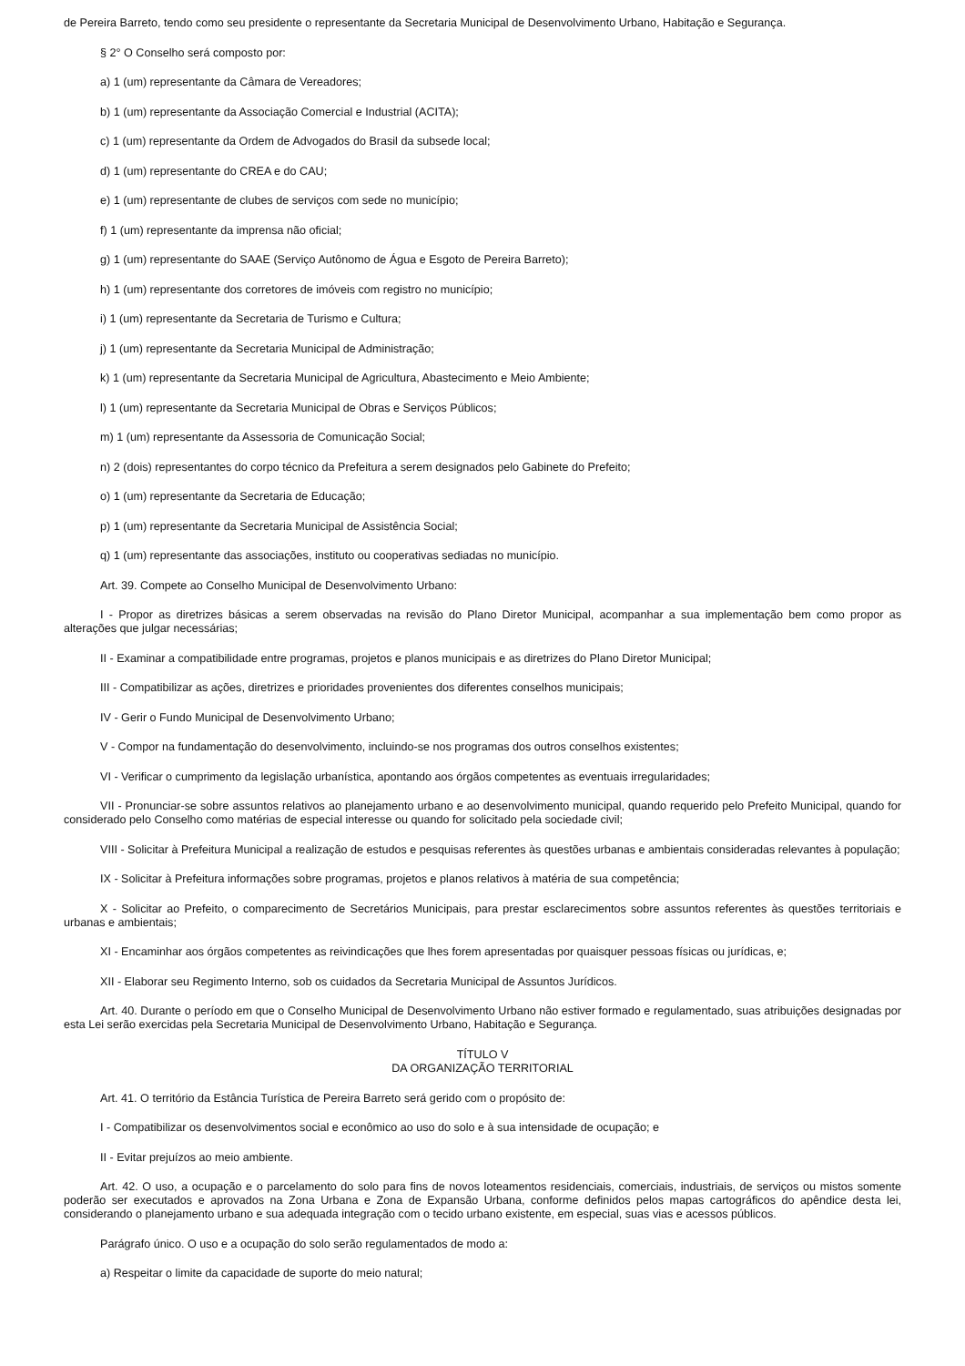de Pereira Barreto, tendo como seu presidente o representante da Secretaria Municipal de Desenvolvimento Urbano, Habitação e Segurança.
§ 2° O Conselho será composto por:
a) 1 (um) representante da Câmara de Vereadores;
b) 1 (um) representante da Associação Comercial e Industrial (ACITA);
c) 1 (um) representante da Ordem de Advogados do Brasil da subsede local;
d) 1 (um) representante do CREA e do CAU;
e) 1 (um) representante de clubes de serviços com sede no município;
f) 1 (um) representante da imprensa não oficial;
g) 1 (um) representante do SAAE (Serviço Autônomo de Água e Esgoto de Pereira Barreto);
h) 1 (um) representante dos corretores de imóveis com registro no município;
i) 1 (um) representante da Secretaria de Turismo e Cultura;
j) 1 (um) representante da Secretaria Municipal de Administração;
k) 1 (um) representante da Secretaria Municipal de Agricultura, Abastecimento e Meio Ambiente;
l) 1 (um) representante da Secretaria Municipal de Obras e Serviços Públicos;
m) 1 (um) representante da Assessoria de Comunicação Social;
n) 2 (dois) representantes do corpo técnico da Prefeitura a serem designados pelo Gabinete do Prefeito;
o) 1 (um) representante da Secretaria de Educação;
p) 1 (um) representante da Secretaria Municipal de Assistência Social;
q) 1 (um) representante das associações, instituto ou cooperativas sediadas no município.
Art. 39. Compete ao Conselho Municipal de Desenvolvimento Urbano:
I - Propor as diretrizes básicas a serem observadas na revisão do Plano Diretor Municipal, acompanhar a sua implementação bem como propor as alterações que julgar necessárias;
II - Examinar a compatibilidade entre programas, projetos e planos municipais e as diretrizes do Plano Diretor Municipal;
III - Compatibilizar as ações, diretrizes e prioridades provenientes dos diferentes conselhos municipais;
IV - Gerir o Fundo Municipal de Desenvolvimento Urbano;
V - Compor na fundamentação do desenvolvimento, incluindo-se nos programas dos outros conselhos existentes;
VI - Verificar o cumprimento da legislação urbanística, apontando aos órgãos competentes as eventuais irregularidades;
VII - Pronunciar-se sobre assuntos relativos ao planejamento urbano e ao desenvolvimento municipal, quando requerido pelo Prefeito Municipal, quando for considerado pelo Conselho como matérias de especial interesse ou quando for solicitado pela sociedade civil;
VIII - Solicitar à Prefeitura Municipal a realização de estudos e pesquisas referentes às questões urbanas e ambientais consideradas relevantes à população;
IX - Solicitar à Prefeitura informações sobre programas, projetos e planos relativos à matéria de sua competência;
X - Solicitar ao Prefeito, o comparecimento de Secretários Municipais, para prestar esclarecimentos sobre assuntos referentes às questões territoriais e urbanas e ambientais;
XI - Encaminhar aos órgãos competentes as reivindicações que lhes forem apresentadas por quaisquer pessoas físicas ou jurídicas, e;
XII - Elaborar seu Regimento Interno, sob os cuidados da Secretaria Municipal de Assuntos Jurídicos.
Art. 40. Durante o período em que o Conselho Municipal de Desenvolvimento Urbano não estiver formado e regulamentado, suas atribuições designadas por esta Lei serão exercidas pela Secretaria Municipal de Desenvolvimento Urbano, Habitação e Segurança.
TÍTULO V
DA ORGANIZAÇÃO TERRITORIAL
Art. 41. O território da Estância Turística de Pereira Barreto será gerido com o propósito de:
I - Compatibilizar os desenvolvimentos social e econômico ao uso do solo e à sua intensidade de ocupação; e
II - Evitar prejuízos ao meio ambiente.
Art. 42. O uso, a ocupação e o parcelamento do solo para fins de novos loteamentos residenciais, comerciais, industriais, de serviços ou mistos somente poderão ser executados e aprovados na Zona Urbana e Zona de Expansão Urbana, conforme definidos pelos mapas cartográficos do apêndice desta lei, considerando o planejamento urbano e sua adequada integração com o tecido urbano existente, em especial, suas vias e acessos públicos.
Parágrafo único. O uso e a ocupação do solo serão regulamentados de modo a:
a) Respeitar o limite da capacidade de suporte do meio natural;